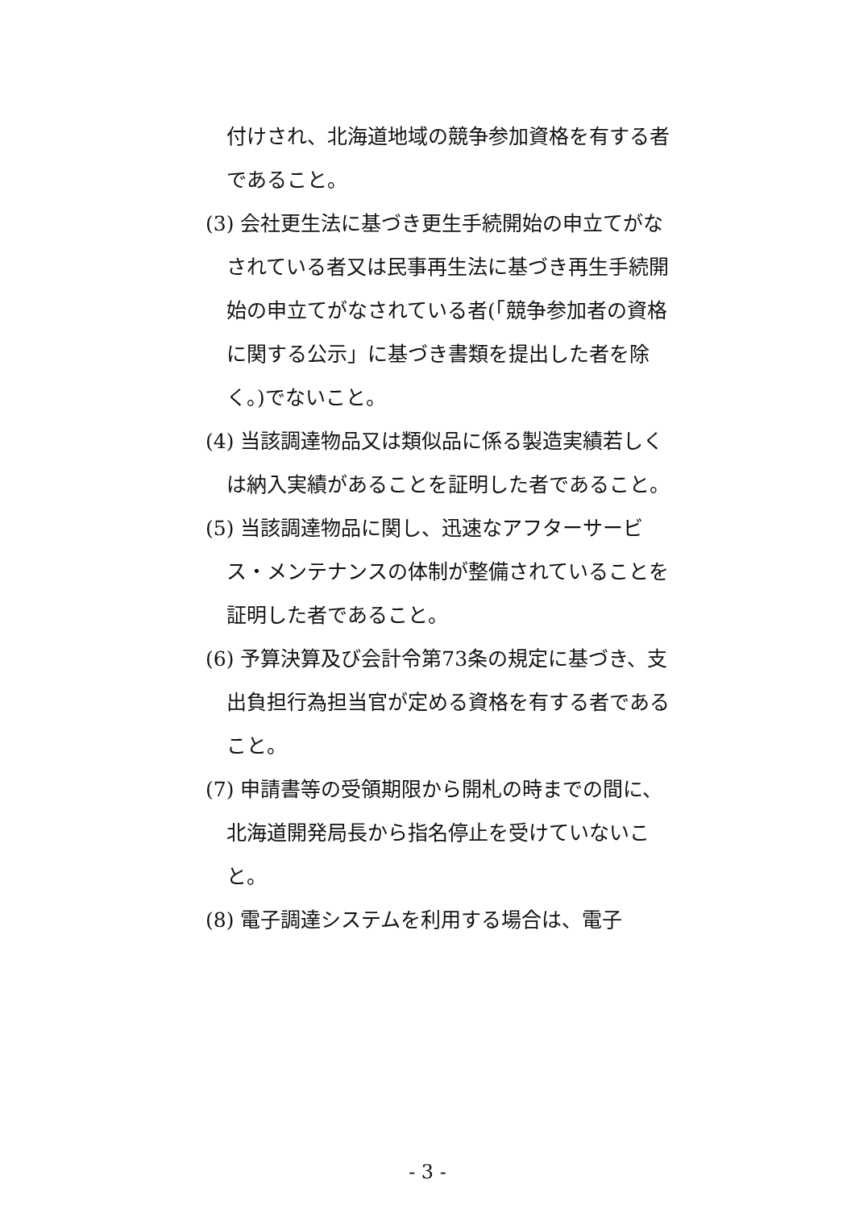付けされ、北海道地域の競争参加資格を有する者であること。
(3) 会社更生法に基づき更生手続開始の申立てがなされている者又は民事再生法に基づき再生手続開始の申立てがなされている者(「競争参加者の資格に関する公示」に基づき書類を提出した者を除く。)でないこと。
(4) 当該調達物品又は類似品に係る製造実績若しくは納入実績があることを証明した者であること。
(5) 当該調達物品に関し、迅速なアフターサービス・メンテナンスの体制が整備されていることを証明した者であること。
(6) 予算決算及び会計令第73条の規定に基づき、支出負担行為担当官が定める資格を有する者であること。
(7) 申請書等の受領期限から開札の時までの間に、北海道開発局長から指名停止を受けていないこと。
(8) 電子調達システムを利用する場合は、電子
- 3 -